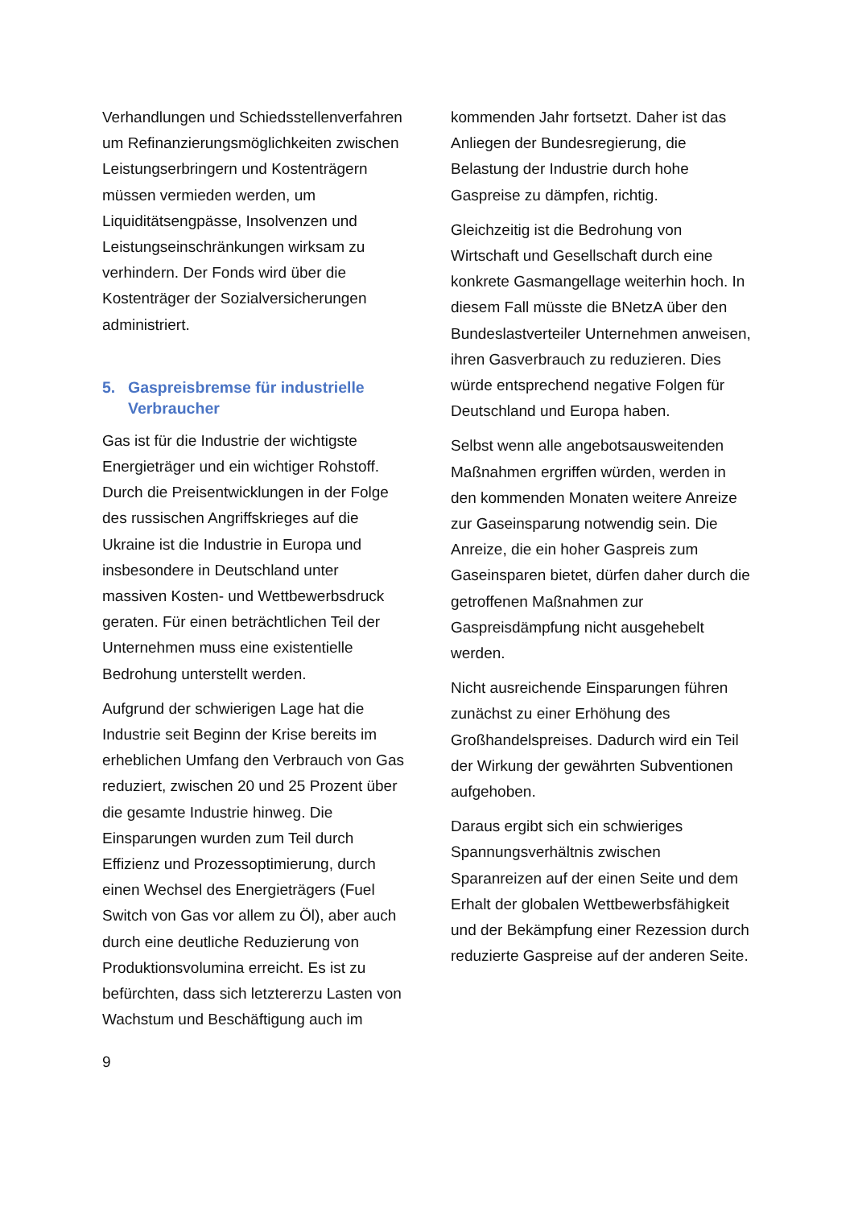Verhandlungen und Schiedsstellenverfahren um Refinanzierungsmöglichkeiten zwischen Leistungserbringern und Kostenträgern müssen vermieden werden, um Liquiditätsengpässe, Insolvenzen und Leistungseinschränkungen wirksam zu verhindern. Der Fonds wird über die Kostenträger der Sozialversicherungen administriert.
5. Gaspreisbremse für industrielle Verbraucher
Gas ist für die Industrie der wichtigste Energieträger und ein wichtiger Rohstoff. Durch die Preisentwicklungen in der Folge des russischen Angriffskrieges auf die Ukraine ist die Industrie in Europa und insbesondere in Deutschland unter massiven Kosten- und Wettbewerbsdruck geraten. Für einen beträchtlichen Teil der Unternehmen muss eine existentielle Bedrohung unterstellt werden.
Aufgrund der schwierigen Lage hat die Industrie seit Beginn der Krise bereits im erheblichen Umfang den Verbrauch von Gas reduziert, zwischen 20 und 25 Prozent über die gesamte Industrie hinweg. Die Einsparungen wurden zum Teil durch Effizienz und Prozessoptimierung, durch einen Wechsel des Energieträgers (Fuel Switch von Gas vor allem zu Öl), aber auch durch eine deutliche Reduzierung von Produktionsvolumina erreicht. Es ist zu befürchten, dass sich letztererzu Lasten von Wachstum und Beschäftigung auch im
kommenden Jahr fortsetzt. Daher ist das Anliegen der Bundesregierung, die Belastung der Industrie durch hohe Gaspreise zu dämpfen, richtig.
Gleichzeitig ist die Bedrohung von Wirtschaft und Gesellschaft durch eine konkrete Gasmangellage weiterhin hoch. In diesem Fall müsste die BNetzA über den Bundeslastverteiler Unternehmen anweisen, ihren Gasverbrauch zu reduzieren. Dies würde entsprechend negative Folgen für Deutschland und Europa haben.
Selbst wenn alle angebotsausweitenden Maßnahmen ergriffen würden, werden in den kommenden Monaten weitere Anreize zur Gaseinsparung notwendig sein. Die Anreize, die ein hoher Gaspreis zum Gaseinsparen bietet, dürfen daher durch die getroffenen Maßnahmen zur Gaspreisdämpfung nicht ausgehebelt werden.
Nicht ausreichende Einsparungen führen zunächst zu einer Erhöhung des Großhandelspreises. Dadurch wird ein Teil der Wirkung der gewährten Subventionen aufgehoben.
Daraus ergibt sich ein schwieriges Spannungsverhältnis zwischen Sparanreizen auf der einen Seite und dem Erhalt der globalen Wettbewerbsfähigkeit und der Bekämpfung einer Rezession durch reduzierte Gaspreise auf der anderen Seite.
9